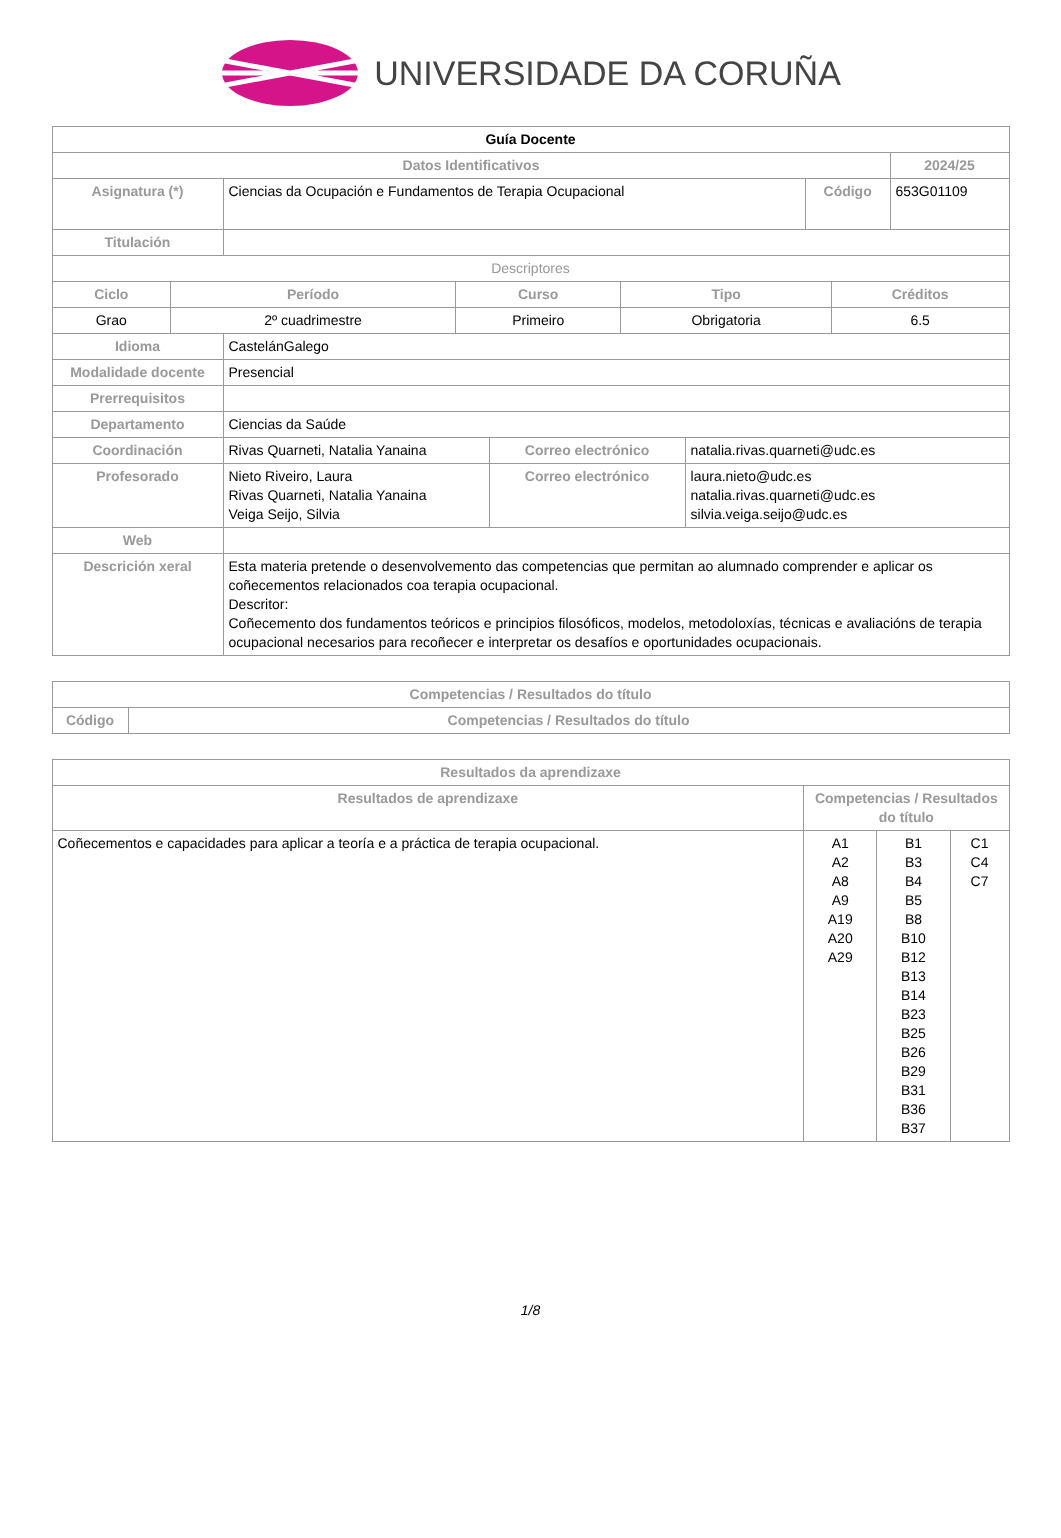UNIVERSIDADE DA CORUÑA
| Guía Docente | | | |
| --- | --- | --- | --- |
| Datos Identificativos | | | 2024/25 |
| Asignatura (*) | Ciencias da Ocupación e Fundamentos de Terapia Ocupacional | Código | 653G01109 |
| Titulación | | | |
| Descriptores | | | |
| Ciclo | Período | Curso | Tipo | Créditos |
| --- | --- | --- | --- | --- |
| Grao | 2º cuadrimestre | Primeiro | Obrigatoria | 6.5 |
| Idioma | CastelánGalego | | |
| Modalidade docente | Presencial | | |
| Prerrequisitos | | | |
| Departamento | Ciencias da Saúde | | |
| Coordinación | Rivas Quarneti, Natalia Yanaina | Correo electrónico | natalia.rivas.quarneti@udc.es |
| Profesorado | Nieto Riveiro, Laura Rivas Quarneti, Natalia Yanaina Veiga Seijo, Silvia | Correo electrónico | laura.nieto@udc.es natalia.rivas.quarneti@udc.es silvia.veiga.seijo@udc.es |
| Web | | | |
| Descrición xeral | Esta materia pretende o desenvolvemento das competencias que permitan ao alumnado comprender e aplicar os coñecementos relacionados coa terapia ocupacional. Descritor: Coñecemento dos fundamentos teóricos e principios filosóficos, modelos, metodoloxías, técnicas e avaliacións de terapia ocupacional necesarios para recoñecer e interpretar os desafíos e oportunidades ocupacionais. | | |
| Competencias / Resultados do título | |
| --- | --- |
| Código | Competencias / Resultados do título |
| Resultados da aprendizaxe | | | |
| --- | --- | --- | --- |
| Resultados de aprendizaxe | Competencias / Resultados do título | | |
| Coñecementos e capacidades para aplicar a teoría e a práctica de terapia ocupacional. | A1 A2 A8 A9 A19 A20 A29 | B1 B3 B4 B5 B8 B10 B12 B13 B14 B23 B25 B26 B29 B31 B36 B37 | C1 C4 C7 |
1/8